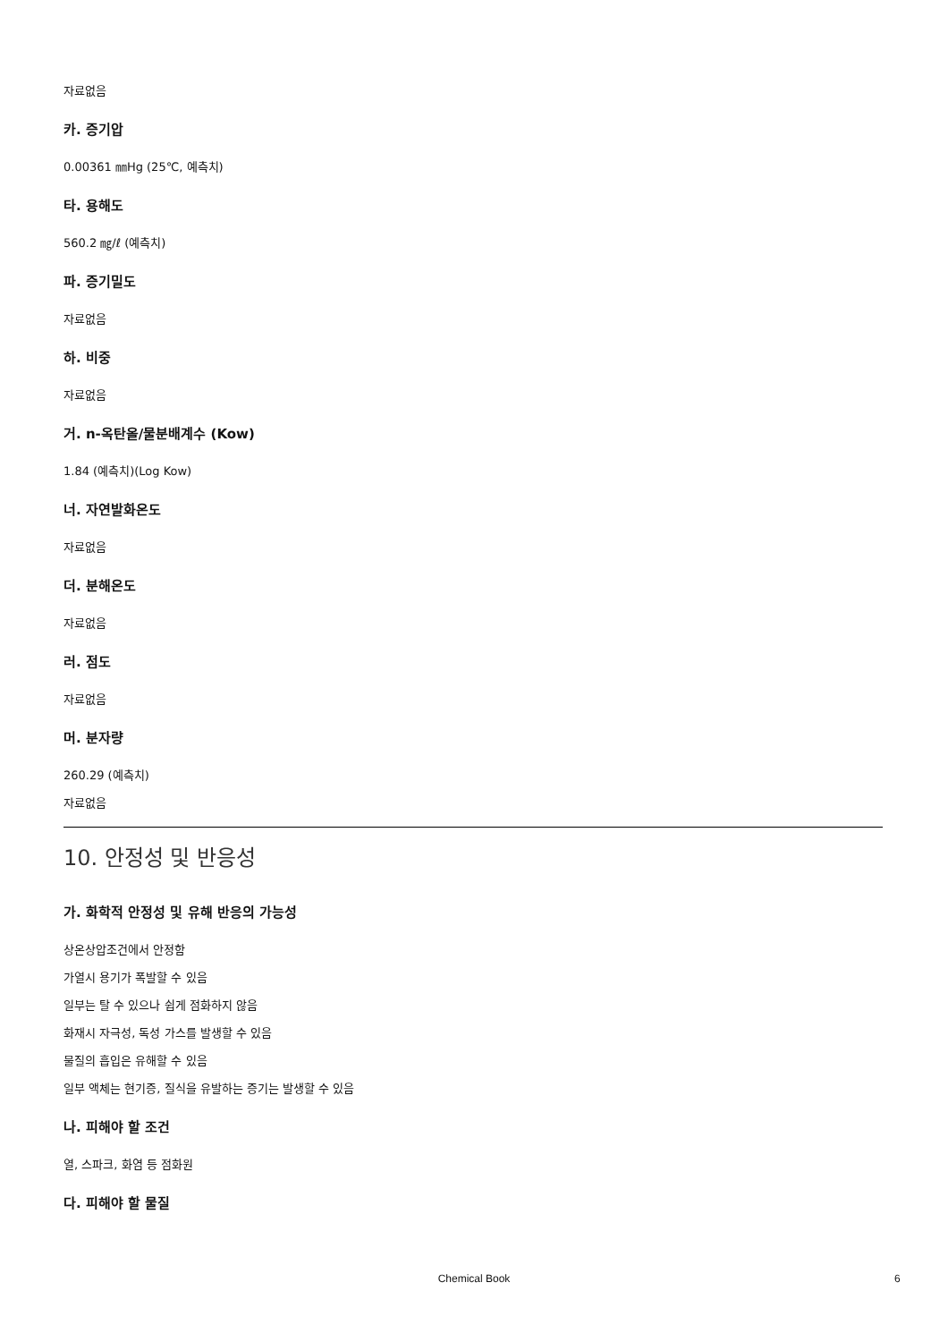자료없음
카. 증기압
0.00361 ㎜Hg (25℃, 예측치)
타. 용해도
560.2 ㎎/ℓ (예측치)
파. 증기밀도
자료없음
하. 비중
자료없음
거. n-옥탄올/물분배계수 (Kow)
1.84 (예측치)(Log Kow)
너. 자연발화온도
자료없음
더. 분해온도
자료없음
러. 점도
자료없음
머. 분자량
260.29 (예측치)
자료없음
10. 안정성 및 반응성
가. 화학적 안정성 및 유해 반응의 가능성
상온상압조건에서 안정함
가열시 용기가 폭발할 수 있음
일부는 탈 수 있으나 쉽게 점화하지 않음
화재시 자극성, 독성 가스를 발생할 수 있음
물질의 흡입은 유해할 수 있음
일부 액체는 현기증, 질식을 유발하는 증기는 발생할 수 있음
나. 피해야 할 조건
열, 스파크, 화염 등 점화원
다. 피해야 할 물질
Chemical Book 6